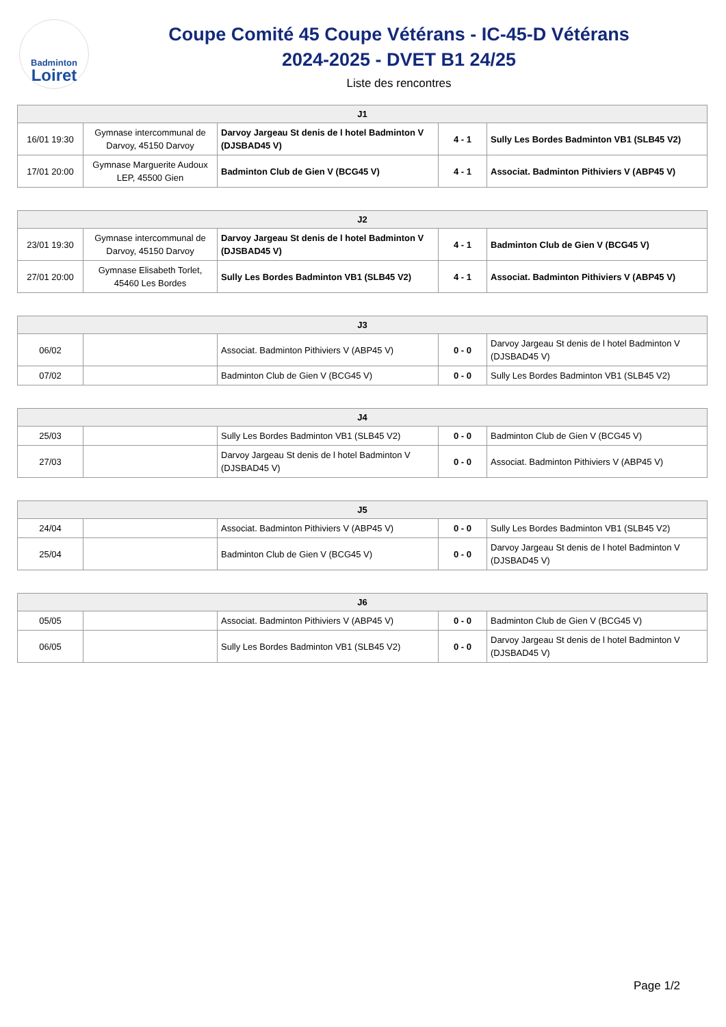Badminton
Loiret
Coupe Comité 45 Coupe Vétérans - IC-45-D Vétérans
2024-2025 - DVET B1 24/25
Liste des rencontres
| J1 | | | | |
| --- | --- | --- | --- | --- |
| 16/01 19:30 | Gymnase intercommunal de Darvoy, 45150 Darvoy | Darvoy Jargeau St denis de l hotel Badminton V (DJSBAD45 V) | 4 - 1 | Sully Les Bordes Badminton VB1 (SLB45 V2) |
| 17/01 20:00 | Gymnase Marguerite Audoux LEP, 45500 Gien | Badminton Club de Gien V (BCG45 V) | 4 - 1 | Associat. Badminton Pithiviers V (ABP45 V) |
| J2 | | | | |
| --- | --- | --- | --- | --- |
| 23/01 19:30 | Gymnase intercommunal de Darvoy, 45150 Darvoy | Darvoy Jargeau St denis de l hotel Badminton V (DJSBAD45 V) | 4 - 1 | Badminton Club de Gien V (BCG45 V) |
| 27/01 20:00 | Gymnase Elisabeth Torlet, 45460 Les Bordes | Sully Les Bordes Badminton VB1 (SLB45 V2) | 4 - 1 | Associat. Badminton Pithiviers V (ABP45 V) |
| J3 | | | | |
| --- | --- | --- | --- | --- |
| 06/02 | | Associat. Badminton Pithiviers V (ABP45 V) | 0 - 0 | Darvoy Jargeau St denis de l hotel Badminton V (DJSBAD45 V) |
| 07/02 | | Badminton Club de Gien V (BCG45 V) | 0 - 0 | Sully Les Bordes Badminton VB1 (SLB45 V2) |
| J4 | | | | |
| --- | --- | --- | --- | --- |
| 25/03 | | Sully Les Bordes Badminton VB1 (SLB45 V2) | 0 - 0 | Badminton Club de Gien V (BCG45 V) |
| 27/03 | | Darvoy Jargeau St denis de l hotel Badminton V (DJSBAD45 V) | 0 - 0 | Associat. Badminton Pithiviers V (ABP45 V) |
| J5 | | | | |
| --- | --- | --- | --- | --- |
| 24/04 | | Associat. Badminton Pithiviers V (ABP45 V) | 0 - 0 | Sully Les Bordes Badminton VB1 (SLB45 V2) |
| 25/04 | | Badminton Club de Gien V (BCG45 V) | 0 - 0 | Darvoy Jargeau St denis de l hotel Badminton V (DJSBAD45 V) |
| J6 | | | | |
| --- | --- | --- | --- | --- |
| 05/05 | | Associat. Badminton Pithiviers V (ABP45 V) | 0 - 0 | Badminton Club de Gien V (BCG45 V) |
| 06/05 | | Sully Les Bordes Badminton VB1 (SLB45 V2) | 0 - 0 | Darvoy Jargeau St denis de l hotel Badminton V (DJSBAD45 V) |
Page 1/2